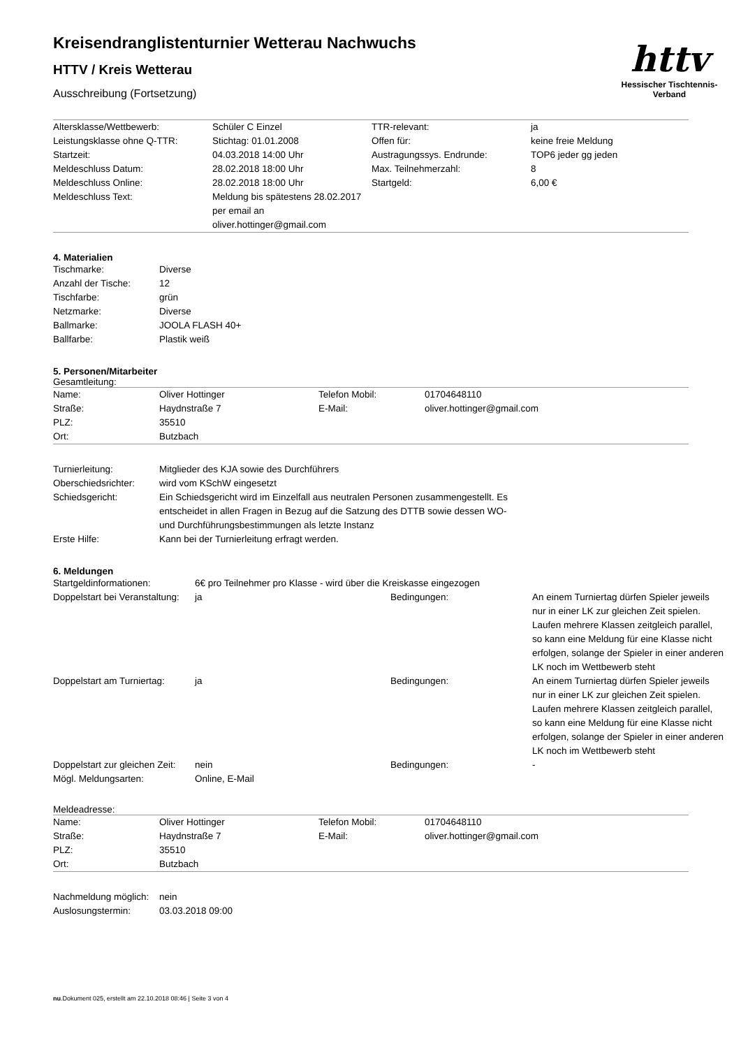httv
Hessischer Tischtennis-Verband
Kreisendranglistenturnier Wetterau Nachwuchs
HTTV / Kreis Wetterau
Ausschreibung (Fortsetzung)
| Altersklasse/Wettbewerb: | Schüler C Einzel | TTR-relevant: | ja |
| Leistungsklasse ohne Q-TTR: | Stichtag: 01.01.2008 | Offen für: | keine freie Meldung |
| Startzeit: | 04.03.2018 14:00 Uhr | Austragungssys. Endrunde: | TOP6 jeder gg jeden |
| Meldeschluss Datum: | 28.02.2018 18:00 Uhr | Max. Teilnehmerzahl: | 8 |
| Meldeschluss Online: | 28.02.2018 18:00 Uhr | Startgeld: | 6,00 € |
| Meldeschluss Text: | Meldung bis spätestens 28.02.2017 per email an oliver.hottinger@gmail.com | | |
4. Materialien
| Tischmarke: | Diverse |
| Anzahl der Tische: | 12 |
| Tischfarbe: | grün |
| Netzmarke: | Diverse |
| Ballmarke: | JOOLA FLASH 40+ |
| Ballfarbe: | Plastik weiß |
5. Personen/Mitarbeiter
Gesamtleitung:
| Name: | Oliver Hottinger | Telefon Mobil: | 01704648110 |
| Straße: | Haydnstraße 7 | E-Mail: | oliver.hottinger@gmail.com |
| PLZ: | 35510 | | |
| Ort: | Butzbach | | |
| Turnierleitung: | Mitglieder des KJA sowie des Durchführers |
| Oberschiedsrichter: | wird vom KSchW eingesetzt |
| Schiedsgericht: | Ein Schiedsgericht wird im Einzelfall aus neutralen Personen zusammengestellt. Es entscheidet in allen Fragen in Bezug auf die Satzung des DTTB sowie dessen WO- und Durchführungsbestimmungen als letzte Instanz |
| Erste Hilfe: | Kann bei der Turnierleitung erfragt werden. |
6. Meldungen
| Startgeldinformationen: | 6€ pro Teilnehmer pro Klasse - wird über die Kreiskasse eingezogen | | |
| Doppelstart bei Veranstaltung: | ja | Bedingungen: | An einem Turniertag dürfen Spieler jeweils nur in einer LK zur gleichen Zeit spielen. Laufen mehrere Klassen zeitgleich parallel, so kann eine Meldung für eine Klasse nicht erfolgen, solange der Spieler in einer anderen LK noch im Wettbewerb steht |
| Doppelstart am Turniertag: | ja | Bedingungen: | An einem Turniertag dürfen Spieler jeweils nur in einer LK zur gleichen Zeit spielen. Laufen mehrere Klassen zeitgleich parallel, so kann eine Meldung für eine Klasse nicht erfolgen, solange der Spieler in einer anderen LK noch im Wettbewerb steht |
| Doppelstart zur gleichen Zeit: | nein | Bedingungen: | - |
| Mögl. Meldungsarten: | Online, E-Mail | | |
Meldeadresse:
| Name: | Oliver Hottinger | Telefon Mobil: | 01704648110 |
| Straße: | Haydnstraße 7 | E-Mail: | oliver.hottinger@gmail.com |
| PLZ: | 35510 | | |
| Ort: | Butzbach | | |
| Nachmeldung möglich: | nein |
| Auslosungstermin: | 03.03.2018 09:00 |
nu.Dokument 025, erstellt am 22.10.2018 08:46 | Seite 3 von 4